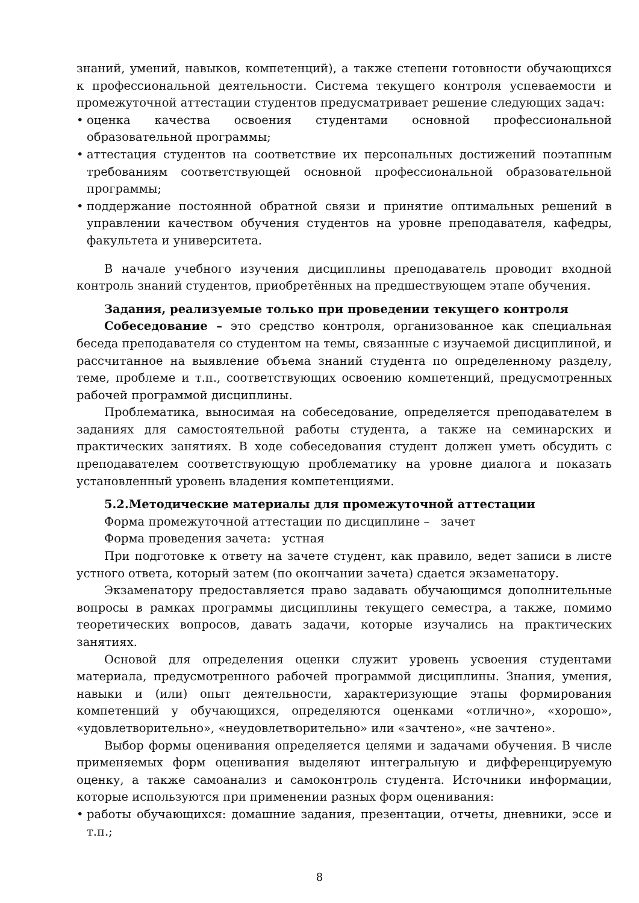знаний, умений, навыков, компетенций), а также степени готовности обучающихся к профессиональной деятельности. Система текущего контроля успеваемости и промежуточной аттестации студентов предусматривает решение следующих задач:
• оценка качества освоения студентами основной профессиональной образовательной программы;
• аттестация студентов на соответствие их персональных достижений поэтапным требованиям соответствующей основной профессиональной образовательной программы;
• поддержание постоянной обратной связи и принятие оптимальных решений в управлении качеством обучения студентов на уровне преподавателя, кафедры, факультета и университета.
В начале учебного изучения дисциплины преподаватель проводит входной контроль знаний студентов, приобретённых на предшествующем этапе обучения.
Задания, реализуемые только при проведении текущего контроля
Собеседование – это средство контроля, организованное как специальная беседа преподавателя со студентом на темы, связанные с изучаемой дисциплиной, и рассчитанное на выявление объема знаний студента по определенному разделу, теме, проблеме и т.п., соответствующих освоению компетенций, предусмотренных рабочей программой дисциплины.
Проблематика, выносимая на собеседование, определяется преподавателем в заданиях для самостоятельной работы студента, а также на семинарских и практических занятиях. В ходе собеседования студент должен уметь обсудить с преподавателем соответствующую проблематику на уровне диалога и показать установленный уровень владения компетенциями.
5.2.Методические материалы для промежуточной аттестации
Форма промежуточной аттестации по дисциплине – зачет
Форма проведения зачета: устная
При подготовке к ответу на зачете студент, как правило, ведет записи в листе устного ответа, который затем (по окончании зачета) сдается экзаменатору.
Экзаменатору предоставляется право задавать обучающимся дополнительные вопросы в рамках программы дисциплины текущего семестра, а также, помимо теоретических вопросов, давать задачи, которые изучались на практических занятиях.
Основой для определения оценки служит уровень усвоения студентами материала, предусмотренного рабочей программой дисциплины. Знания, умения, навыки и (или) опыт деятельности, характеризующие этапы формирования компетенций у обучающихся, определяются оценками «отлично», «хорошо», «удовлетворительно», «неудовлетворительно» или «зачтено», «не зачтено».
Выбор формы оценивания определяется целями и задачами обучения. В числе применяемых форм оценивания выделяют интегральную и дифференцируемую оценку, а также самоанализ и самоконтроль студента. Источники информации, которые используются при применении разных форм оценивания:
• работы обучающихся: домашние задания, презентации, отчеты, дневники, эссе и т.п.;
8